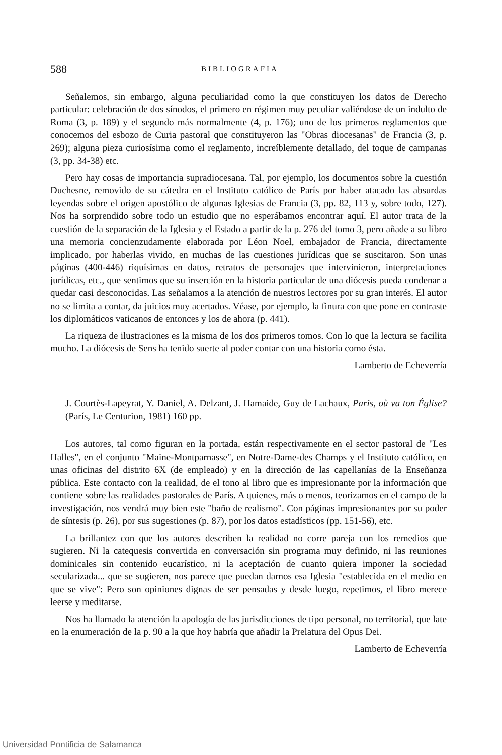588 BIBLIOGRAFIA
Señalemos, sin embargo, alguna peculiaridad como la que constituyen los datos de Derecho particular: celebración de dos sínodos, el primero en régimen muy peculiar valiéndose de un indulto de Roma (3, p. 189) y el segundo más normalmente (4, p. 176); uno de los primeros reglamentos que conocemos del esbozo de Curia pastoral que constituyeron las "Obras diocesanas" de Francia (3, p. 269); alguna pieza curiosísima como el reglamento, increíblemente detallado, del toque de campanas (3, pp. 34-38) etc.
Pero hay cosas de importancia supradiocesana. Tal, por ejemplo, los documentos sobre la cuestión Duchesne, removido de su cátedra en el Instituto católico de París por haber atacado las absurdas leyendas sobre el origen apostólico de algunas Iglesias de Francia (3, pp. 82, 113 y, sobre todo, 127). Nos ha sorprendido sobre todo un estudio que no esperábamos encontrar aquí. El autor trata de la cuestión de la separación de la Iglesia y el Estado a partir de la p. 276 del tomo 3, pero añade a su libro una memoria concienzudamente elaborada por Léon Noel, embajador de Francia, directamente implicado, por haberlas vivido, en muchas de las cuestiones jurídicas que se suscitaron. Son unas páginas (400-446) riquísimas en datos, retratos de personajes que intervinieron, interpretaciones jurídicas, etc., que sentimos que su inserción en la historia particular de una diócesis pueda condenar a quedar casi desconocidas. Las señalamos a la atención de nuestros lectores por su gran interés. El autor no se limita a contar, da juicios muy acertados. Véase, por ejemplo, la finura con que pone en contraste los diplomáticos vaticanos de entonces y los de ahora (p. 441).
La riqueza de ilustraciones es la misma de los dos primeros tomos. Con lo que la lectura se facilita mucho. La diócesis de Sens ha tenido suerte al poder contar con una historia como ésta.
Lamberto de Echeverría
J. Courtès-Lapeyrat, Y. Daniel, A. Delzant, J. Hamaide, Guy de Lachaux, Paris, où va ton Église? (París, Le Centurion, 1981) 160 pp.
Los autores, tal como figuran en la portada, están respectivamente en el sector pastoral de "Les Halles", en el conjunto "Maine-Montparnasse", en Notre-Dame-des Champs y el Instituto católico, en unas oficinas del distrito 6X (de empleado) y en la dirección de las capellanías de la Enseñanza pública. Este contacto con la realidad, de el tono al libro que es impresionante por la información que contiene sobre las realidades pastorales de París. A quienes, más o menos, teorizamos en el campo de la investigación, nos vendrá muy bien este "baño de realismo". Con páginas impresionantes por su poder de síntesis (p. 26), por sus sugestiones (p. 87), por los datos estadísticos (pp. 151-56), etc.
La brillantez con que los autores describen la realidad no corre pareja con los remedios que sugieren. Ni la catequesis convertida en conversación sin programa muy definido, ni las reuniones dominicales sin contenido eucarístico, ni la aceptación de cuanto quiera imponer la sociedad secularizada... que se sugieren, nos parece que puedan darnos esa Iglesia "establecida en el medio en que se vive": Pero son opiniones dignas de ser pensadas y desde luego, repetimos, el libro merece leerse y meditarse.
Nos ha llamado la atención la apología de las jurisdicciones de tipo personal, no territorial, que late en la enumeración de la p. 90 a la que hoy habría que añadir la Prelatura del Opus Dei.
Lamberto de Echeverría
Universidad Pontificia de Salamanca